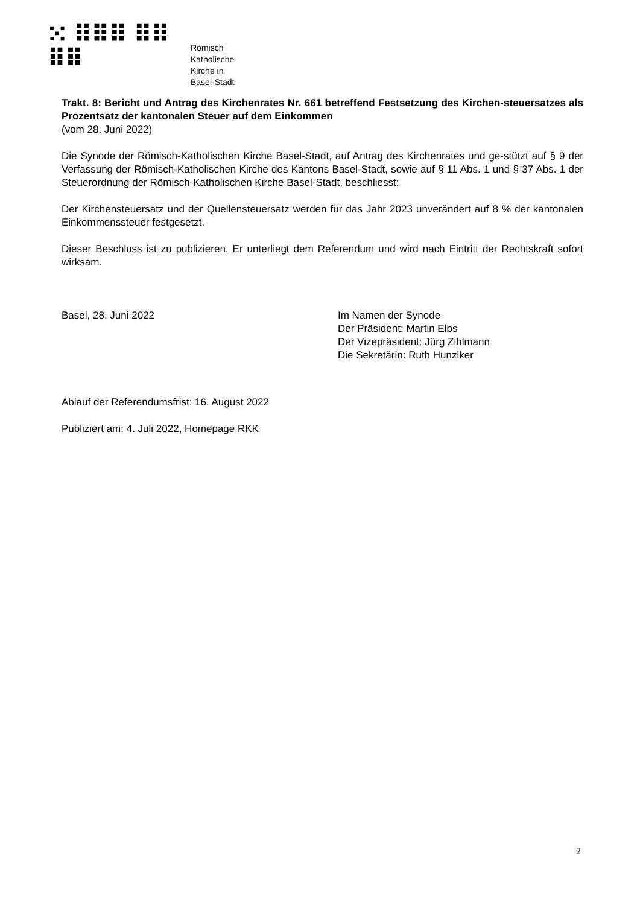⁙ ⠿⠿⠿ ⠿⠿ ⠿⠿
Römisch
Katholische
Kirche in
Basel-Stadt
Trakt. 8: Bericht und Antrag des Kirchenrates Nr. 661 betreffend Festsetzung des Kirchen-steuersatzes als Prozentsatz der kantonalen Steuer auf dem Einkommen
(vom 28. Juni 2022)
Die Synode der Römisch-Katholischen Kirche Basel-Stadt, auf Antrag des Kirchenrates und ge-stützt auf § 9 der Verfassung der Römisch-Katholischen Kirche des Kantons Basel-Stadt, sowie auf § 11 Abs. 1 und § 37 Abs. 1 der Steuerordnung der Römisch-Katholischen Kirche Basel-Stadt, beschliesst:
Der Kirchensteuersatz und der Quellensteuersatz werden für das Jahr 2023 unverändert auf 8 % der kantonalen Einkommenssteuer festgesetzt.
Dieser Beschluss ist zu publizieren. Er unterliegt dem Referendum und wird nach Eintritt der Rechtskraft sofort wirksam.
Basel, 28. Juni 2022 Im Namen der Synode
Der Präsident: Martin Elbs
Der Vizepräsident: Jürg Zihlmann
Die Sekretärin: Ruth Hunziker
Ablauf der Referendumsfrist: 16. August 2022
Publiziert am: 4. Juli 2022, Homepage RKK
2